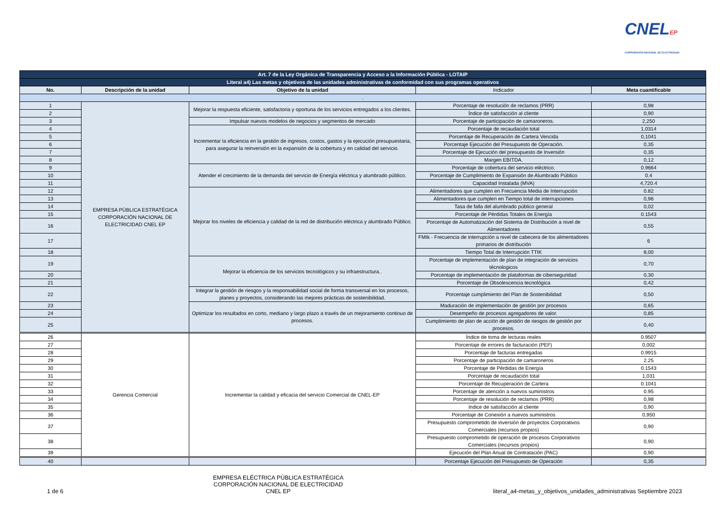CNELEP
CORPORACIÓN NACIONAL DE ELECTRICIDAD
| Art. 7 de la Ley Orgánica de Transparencia y Acceso a la Información Pública - LOTAIP | | | | |
| Literal a4) Las metas y objetivos de las unidades administrativas de conformidad con sus programas operativos | | | | |
| No. | Descripción de la unidad | Objetivo de la unidad | Indicador | Meta cuantificable |
| . | | | | |
| 1 | EMPRESA PÚBLICA ESTRATÉGICA CORPORACIÓN NACIONAL DE ELECTRICIDAD CNEL EP | Mejorar la respuesta eficiente, satisfactoria y oportuna de los servicios entregados a los clientes. | Porcentaje de resolución de reclamos (PRR) | 0,98 |
| 2 | | | Índice de satisfacción al cliente | 0,90 |
| 3 | | Impulsar nuevos modelos de negocios y segmentos de mercado | Porcentaje de participación de camaroneros. | 2,250 |
| 4 | | Incrementar la eficiencia en la gestión de ingresos, costos, gastos y la ejecución presupuestaria, para asegurar la reinversión en la expansión de la cobertura y en calidad del servicio. | Porcentaje de recaudación total | 1,0314 |
| 5 | | | Porcentaje de Recuperación de Cartera Vencida | 0,1041 |
| 6 | | | Porcentaje Ejecución del Presupuesto de Operación. | 0,35 |
| 7 | | | Porcentaje de Ejecución del presupuesto de Inversión | 0,35 |
| 8 | | | Margen EBITDA. | 0,12 |
| 9 | | Atender el crecimiento de la demanda del servicio de Energía eléctrica y alumbrado público. | Porcentaje de cobertura del servicio eléctrico. | 0.9664 |
| 10 | | | Porcentaje de Cumplimiento de Expansión de Alumbrado Público | 0.4 |
| 11 | | | Capacidad Instalada (MVA) | 4,720.4 |
| 12 | | Mejorar los niveles de eficiencia y calidad de la red de distribución eléctrica y alumbrado Público. | Alimentadores que cumplen en Frecuencia Media de Interrupción | 0.82 |
| 13 | | | Alimentadores que cumplen en Tiempo total de interrupciones | 0,96 |
| 14 | | | Tasa de falla del alumbrado público general | 0,02 |
| 15 | | | Porcentaje de Pérdidas Totales de Energía | 0.1543 |
| 16 | | | Porcentaje de Automatización del Sistema de Distribución a nivel de Alimentadores | 0,55 |
| 17 | | | FMIk - Frecuencia de interrupción a nivel de cabecera de los alimentadores primarios de distribución | 6 |
| 18 | | | Tiempo Total de Interrupción TTIK | 8,00 |
| 19 | | Mejorar la eficiencia de los servicios tecnológicos y su infraestructura.. | Porcentaje de implementación de plan de integración de servicios técnologicos | 0,70 |
| 20 | | | Porcentaje de implementación de plataformas de ciberseguridad | 0,30 |
| 21 | | | Porcentaje de Obsolescencia tecnológica | 0,42 |
| 22 | | Integrar la gestión de riesgos y la responsabilidad social de forma transversal en los procesos, planes y proyectos, considerando las mejores prácticas de sostenibilidad. | Porcentaje cumplimiento del Plan de Sostenibilidad | 0,50 |
| 23 | | Optimizar los resultados en corto, mediano y largo plazo a través de un mejoramiento continuo de procesos. | Maduración de implementación de gestión por procesos | 0,65 |
| 24 | | | Desempeño de procesos agregadores de valor. | 0,85 |
| 25 | | | Cumplimiento de plan de acción de gestión de riesgos de gestión por procesos. | 0,40 |
| 26 | Gerencia Comercial | Incrementar la calidad y eficacia del servicio Comercial de CNEL-EP | Índice de toma de lecturas reales | 0.9507 |
| 27 | | | Porcentaje de errores de facturación (PEF) | 0,002 |
| 28 | | | Porcentaje de facturas entregadas | 0.9915 |
| 29 | | | Porcentaje de participación de camaroneros | 2.25 |
| 30 | | | Porcentaje de Pérdidas de Energía | 0.1543 |
| 31 | | | Porcentaje de recaudación total | 1,031 |
| 32 | | | Porcentaje de Recuperación de Cartera | 0.1041 |
| 33 | | | Porcentaje de atención a nuevos suministros | 0.95 |
| 34 | | | Porcentaje de resolución de reclamos (PRR) | 0,98 |
| 35 | | | Indice de satisfacción al cliente | 0,90 |
| 36 | | | Porcentaje de Conexión a nuevos suministros | 0,950 |
| 37 | | | Presupuesto comprometido de inversión de proyectos Corporativos Comerciales (recursos propios) | 0,90 |
| 38 | | | Presupuesto comprometido de operación de procesos Corporativos Comerciales (recursos propios) | 0,90 |
| 39 | | | Ejecución del Plan Anual de Contratación (PAC) | 0,90 |
| 40 | | | Porcentaje Ejecución del Presupuesto de Operación | 0,35 |
1 de 6
EMPRESA ELÉCTRICA PÚBLICA ESTRATÉGICA
CORPORACIÓN NACIONAL DE ELECTRICIDAD
CNEL EP
literal_a4-metas_y_objetivos_unidades_administrativas Septiembre 2023